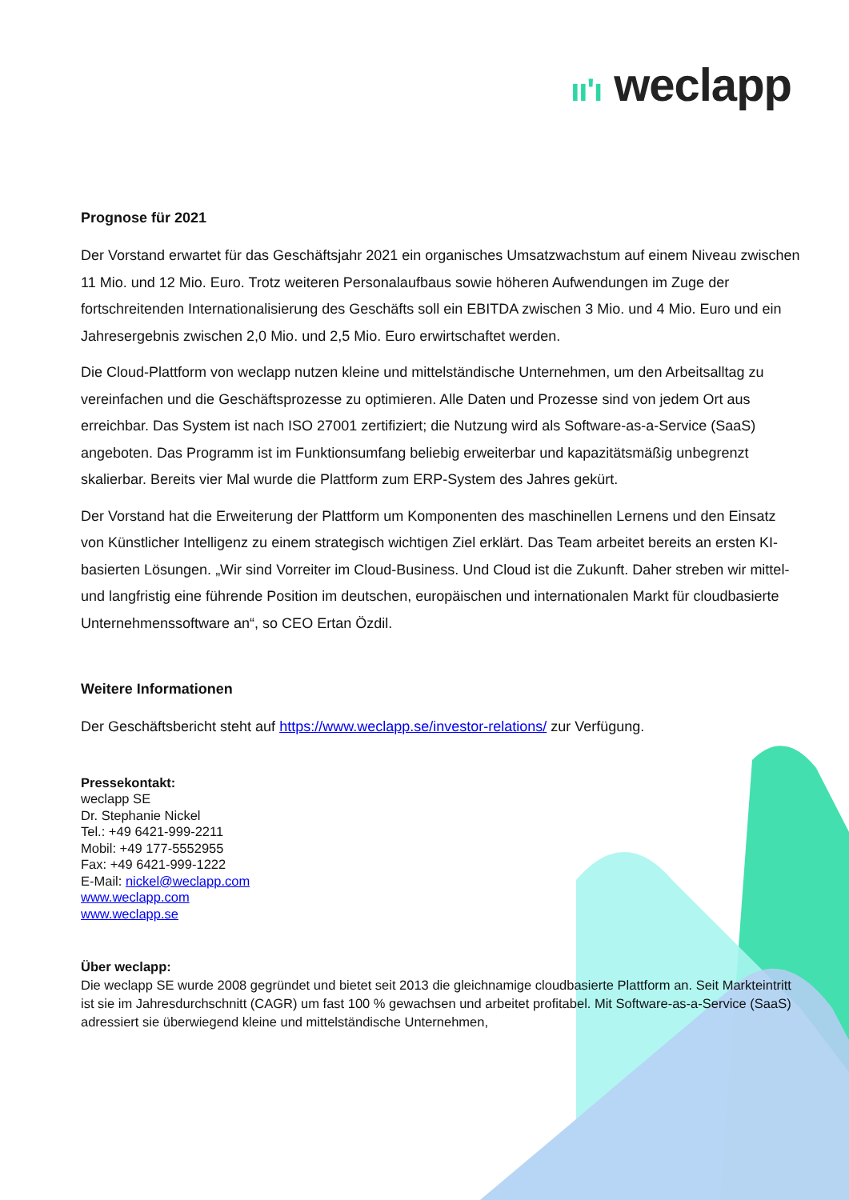ıı'ı weclapp
Prognose für 2021
Der Vorstand erwartet für das Geschäftsjahr 2021 ein organisches Umsatzwachstum auf einem Niveau zwischen 11 Mio. und 12 Mio. Euro. Trotz weiteren Personalaufbaus sowie höheren Aufwendungen im Zuge der fortschreitenden Internationalisierung des Geschäfts soll ein EBITDA zwischen 3 Mio. und 4 Mio. Euro und ein Jahresergebnis zwischen 2,0 Mio. und 2,5 Mio. Euro erwirtschaftet werden.
Die Cloud-Plattform von weclapp nutzen kleine und mittelständische Unternehmen, um den Arbeitsalltag zu vereinfachen und die Geschäftsprozesse zu optimieren. Alle Daten und Prozesse sind von jedem Ort aus erreichbar. Das System ist nach ISO 27001 zertifiziert; die Nutzung wird als Software-as-a-Service (SaaS) angeboten. Das Programm ist im Funktionsumfang beliebig erweiterbar und kapazitätsmäßig unbegrenzt skalierbar. Bereits vier Mal wurde die Plattform zum ERP-System des Jahres gekürt.
Der Vorstand hat die Erweiterung der Plattform um Komponenten des maschinellen Lernens und den Einsatz von Künstlicher Intelligenz zu einem strategisch wichtigen Ziel erklärt. Das Team arbeitet bereits an ersten KI-basierten Lösungen. „Wir sind Vorreiter im Cloud-Business. Und Cloud ist die Zukunft. Daher streben wir mittel- und langfristig eine führende Position im deutschen, europäischen und internationalen Markt für cloudbasierte Unternehmenssoftware an“, so CEO Ertan Özdil.
Weitere Informationen
Der Geschäftsbericht steht auf https://www.weclapp.se/investor-relations/ zur Verfügung.
Pressekontakt:
weclapp SE
Dr. Stephanie Nickel
Tel.: +49 6421-999-2211
Mobil: +49 177-5552955
Fax: +49 6421-999-1222
E-Mail: nickel@weclapp.com
www.weclapp.com
www.weclapp.se
Über weclapp:
Die weclapp SE wurde 2008 gegründet und bietet seit 2013 die gleichnamige cloudbasierte Plattform an. Seit Markteintritt ist sie im Jahresdurchschnitt (CAGR) um fast 100 % gewachsen und arbeitet profitabel. Mit Software-as-a-Service (SaaS) adressiert sie überwiegend kleine und mittelständische Unternehmen,